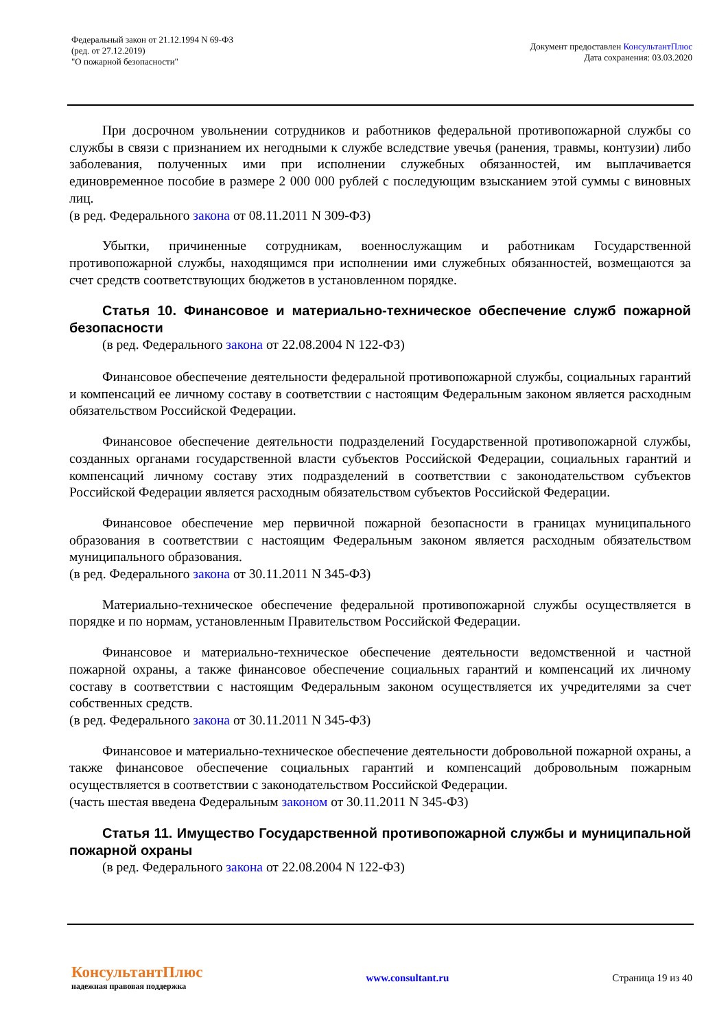Федеральный закон от 21.12.1994 N 69-ФЗ
(ред. от 27.12.2019)
"О пожарной безопасности"
Документ предоставлен КонсультантПлюс
Дата сохранения: 03.03.2020
При досрочном увольнении сотрудников и работников федеральной противопожарной службы со службы в связи с признанием их негодными к службе вследствие увечья (ранения, травмы, контузии) либо заболевания, полученных ими при исполнении служебных обязанностей, им выплачивается единовременное пособие в размере 2 000 000 рублей с последующим взысканием этой суммы с виновных лиц.
(в ред. Федерального закона от 08.11.2011 N 309-ФЗ)
Убытки, причиненные сотрудникам, военнослужащим и работникам Государственной противопожарной службы, находящимся при исполнении ими служебных обязанностей, возмещаются за счет средств соответствующих бюджетов в установленном порядке.
Статья 10. Финансовое и материально-техническое обеспечение служб пожарной безопасности
(в ред. Федерального закона от 22.08.2004 N 122-ФЗ)
Финансовое обеспечение деятельности федеральной противопожарной службы, социальных гарантий и компенсаций ее личному составу в соответствии с настоящим Федеральным законом является расходным обязательством Российской Федерации.
Финансовое обеспечение деятельности подразделений Государственной противопожарной службы, созданных органами государственной власти субъектов Российской Федерации, социальных гарантий и компенсаций личному составу этих подразделений в соответствии с законодательством субъектов Российской Федерации является расходным обязательством субъектов Российской Федерации.
Финансовое обеспечение мер первичной пожарной безопасности в границах муниципального образования в соответствии с настоящим Федеральным законом является расходным обязательством муниципального образования.
(в ред. Федерального закона от 30.11.2011 N 345-ФЗ)
Материально-техническое обеспечение федеральной противопожарной службы осуществляется в порядке и по нормам, установленным Правительством Российской Федерации.
Финансовое и материально-техническое обеспечение деятельности ведомственной и частной пожарной охраны, а также финансовое обеспечение социальных гарантий и компенсаций их личному составу в соответствии с настоящим Федеральным законом осуществляется их учредителями за счет собственных средств.
(в ред. Федерального закона от 30.11.2011 N 345-ФЗ)
Финансовое и материально-техническое обеспечение деятельности добровольной пожарной охраны, а также финансовое обеспечение социальных гарантий и компенсаций добровольным пожарным осуществляется в соответствии с законодательством Российской Федерации.
(часть шестая введена Федеральным законом от 30.11.2011 N 345-ФЗ)
Статья 11. Имущество Государственной противопожарной службы и муниципальной пожарной охраны
(в ред. Федерального закона от 22.08.2004 N 122-ФЗ)
КонсультантПлюс
надежная правовая поддержка
www.consultant.ru Страница 19 из 40